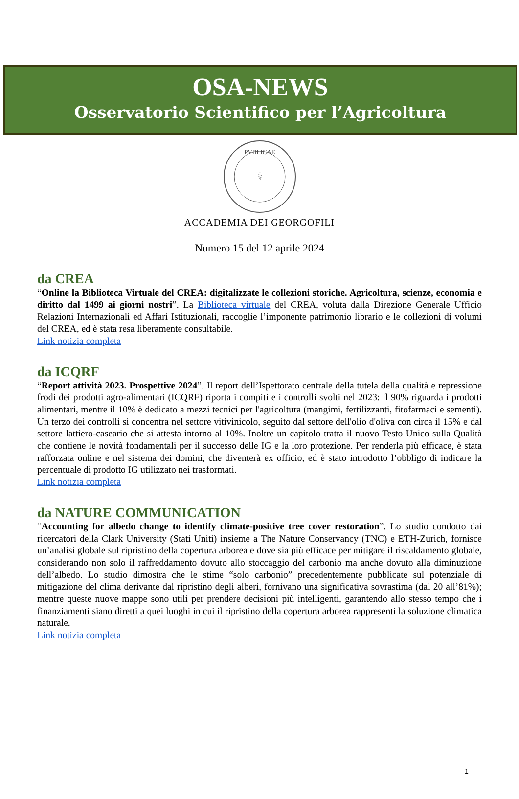OSA-NEWS
Osservatorio Scientifico per l’Agricoltura
PVBLICAE
⚕
ACCADEMIA DEI GEORGOFILI
Numero 15 del 12 aprile 2024
da CREA
“Online la Biblioteca Virtuale del CREA: digitalizzate le collezioni storiche. Agricoltura, scienze, economia e diritto dal 1499 ai giorni nostri”. La Biblioteca virtuale del CREA, voluta dalla Direzione Generale Ufficio Relazioni Internazionali ed Affari Istituzionali, raccoglie l’imponente patrimonio librario e le collezioni di volumi del CREA, ed è stata resa liberamente consultabile.
Link notizia completa
da ICQRF
“Report attività 2023. Prospettive 2024”. Il report dell’Ispettorato centrale della tutela della qualità e repressione frodi dei prodotti agro-alimentari (ICQRF) riporta i compiti e i controlli svolti nel 2023: il 90% riguarda i prodotti alimentari, mentre il 10% è dedicato a mezzi tecnici per l'agricoltura (mangimi, fertilizzanti, fitofarmaci e sementi). Un terzo dei controlli si concentra nel settore vitivinicolo, seguito dal settore dell'olio d'oliva con circa il 15% e dal settore lattiero-caseario che si attesta intorno al 10%. Inoltre un capitolo tratta il nuovo Testo Unico sulla Qualità che contiene le novità fondamentali per il successo delle IG e la loro protezione. Per renderla più efficace, è stata rafforzata online e nel sistema dei domini, che diventerà ex officio, ed è stato introdotto l’obbligo di indicare la percentuale di prodotto IG utilizzato nei trasformati.
Link notizia completa
da NATURE COMMUNICATION
“Accounting for albedo change to identify climate-positive tree cover restoration”. Lo studio condotto dai ricercatori della Clark University (Stati Uniti) insieme a The Nature Conservancy (TNC) e ETH-Zurich, fornisce un’analisi globale sul ripristino della copertura arborea e dove sia più efficace per mitigare il riscaldamento globale, considerando non solo il raffreddamento dovuto allo stoccaggio del carbonio ma anche dovuto alla diminuzione dell’albedo. Lo studio dimostra che le stime “solo carbonio” precedentemente pubblicate sul potenziale di mitigazione del clima derivante dal ripristino degli alberi, fornivano una significativa sovrastima (dal 20 all’81%); mentre queste nuove mappe sono utili per prendere decisioni più intelligenti, garantendo allo stesso tempo che i finanziamenti siano diretti a quei luoghi in cui il ripristino della copertura arborea rappresenti la soluzione climatica naturale.
Link notizia completa
1